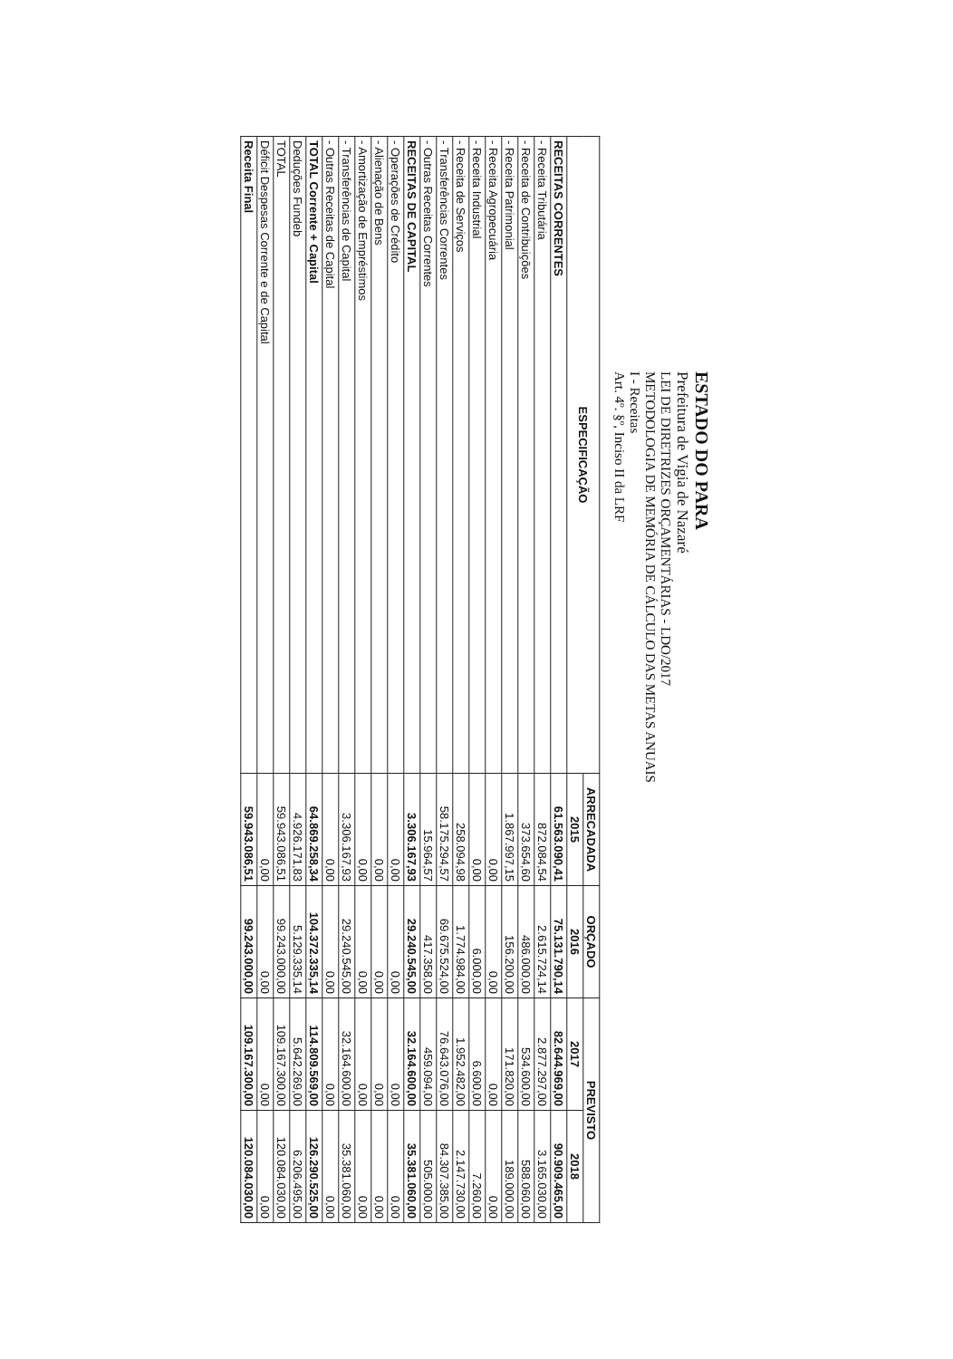ESTADO DO PARA
Prefeitura de Vigia de Nazaré
LEI DE DIRETRIZES ORÇAMENTÁRIAS - LDO/2017
METODOLOGIA DE MEMÓRIA DE CÁLCULO DAS METAS ANUAIS
I - Receitas
Art. 4º. §º, Inciso II da LRF
| ESPECIFICAÇÃO | ARRECADADA | ORÇADO | PREVISTO | |
| --- | --- | --- | --- | --- |
| | 2015 | 2016 | 2017 | 2018 |
| RECEITAS CORRENTES | 61.563.090,41 | 75.131.790,14 | 82.644.969,00 | 90.909.465,00 |
| - Receita Tributária | 872.084,54 | 2.615.724,14 | 2.877.297,00 | 3.165.030,00 |
| - Receita de Contribuições | 373.654,60 | 486.000,00 | 534.600,00 | 588.060,00 |
| - Receita Patrimonial | 1.867.997,15 | 156.200,00 | 171.820,00 | 189.000,00 |
| - Receita Agropecuária | 0,00 | 0,00 | 0,00 | 0,00 |
| - Receita Industrial | 0,00 | 6.000,00 | 6.600,00 | 7.260,00 |
| - Receita de Serviços | 258.094,98 | 1.774.984,00 | 1.952.482,00 | 2.147.730,00 |
| - Transferências Correntes | 58.175.294,57 | 69.675.524,00 | 76.643.076,00 | 84.307.385,00 |
| - Outras Receitas Correntes | 15.964,57 | 417.358,00 | 459.094,00 | 505.000,00 |
| RECEITAS DE CAPITAL | 3.306.167,93 | 29.240.545,00 | 32.164.600,00 | 35.381.060,00 |
| - Operações de Crédito | 0,00 | 0,00 | 0,00 | 0,00 |
| - Alienação de Bens | 0,00 | 0,00 | 0,00 | 0,00 |
| - Amortização de Empréstimos | 0,00 | 0,00 | 0,00 | 0,00 |
| - Transferências de Capital | 3.306.167,93 | 29.240.545,00 | 32.164.600,00 | 35.381.060,00 |
| - Outras Receitas de Capital | 0,00 | 0,00 | 0,00 | 0,00 |
| TOTAL Corrente + Capital | 64.869.258,34 | 104.372.335,14 | 114.809.569,00 | 126.290.525,00 |
| Deduções Fundeb | 4.926.171,83 | 5.129.335,14 | 5.642.269,00 | 6.206.495,00 |
| TOTAL | 59.943.086,51 | 99.243.000,00 | 109.167.300,00 | 120.084.030,00 |
| Déficit Despesas Corrente e de Capital | 0,00 | 0,00 | 0,00 | 0,00 |
| Receita Final | 59.943.086,51 | 99.243.000,00 | 109.167.300,00 | 120.084.030,00 |